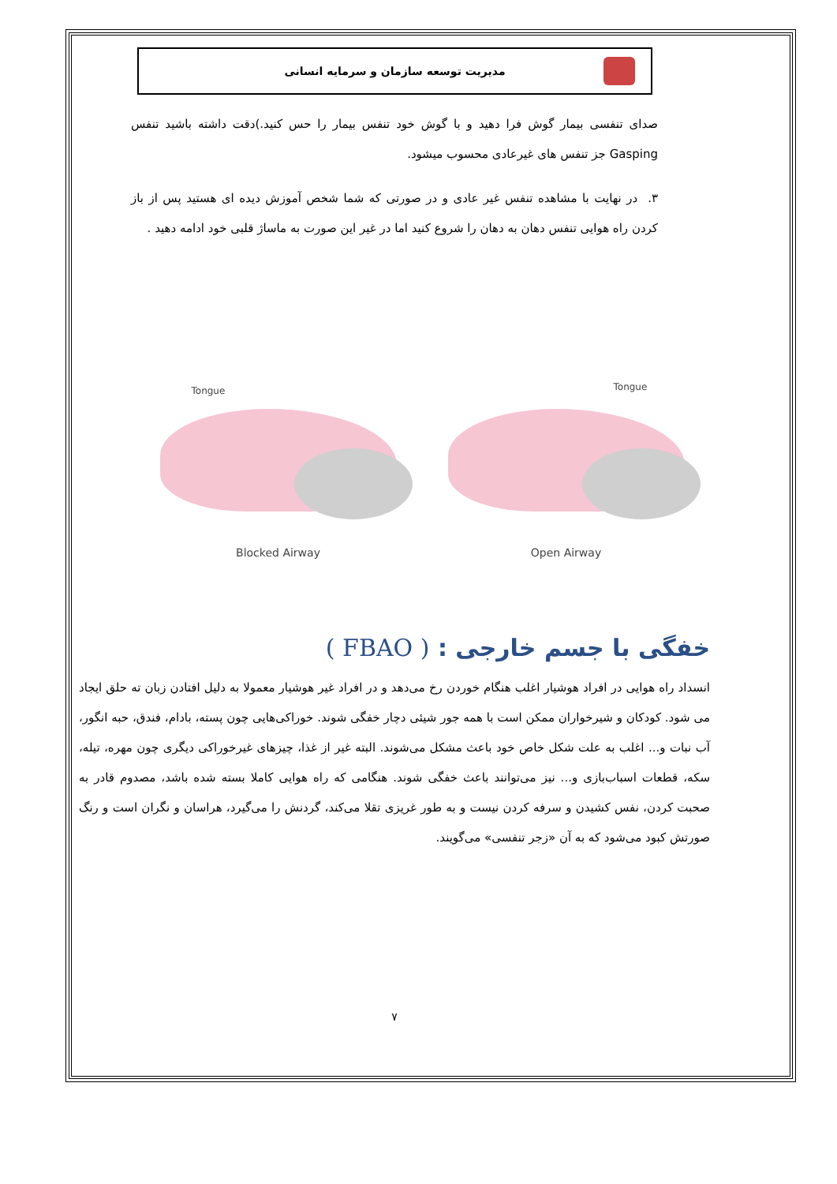مدیریت توسعه سازمان و سرمایه انسانی
صدای تنفسی بیمار گوش فرا دهید و با گوش خود تنفس بیمار را حس کنید.)دقت داشته باشید تنفس Gasping جز تنفس های غیرعادی محسوب میشود.
۳. در نهایت با مشاهده تنفس غیر عادی و در صورتی که شما شخص آموزش دیده ای هستید پس از باز کردن راه هوایی تنفس دهان به دهان را شروع کنید اما در غیر این صورت به ماساژ قلبی خود ادامه دهید .
Tongue
Blocked Airway
Tongue
Open Airway
خفگی با جسم خارجی : ( FBAO )
انسداد راه هوایی در افراد هوشیار اغلب هنگام خوردن رخ می‌دهد و در افراد غیر هوشیار معمولا به دلیل افتادن زبان ته حلق ایجاد می شود. کودکان و شیرخواران ممکن است با همه جور شیئی دچار خفگی شوند. خوراکی‌هایی چون پسته، بادام، فندق، حبه انگور، آب نبات و... اغلب به علت شکل خاص خود باعث مشکل می‌شوند. البته غیر از غذا، چیزهای غیرخوراکی دیگری چون مهره، تیله، سکه، قطعات اسباب‌بازی و... نیز می‌توانند باعث خفگی شوند. هنگامی که راه هوایی کاملا بسته شده باشد، مصدوم قادر به صحبت کردن، نفس کشیدن و سرفه کردن نیست و به طور غریزی تقلا می‌کند، گردنش را می‌گیرد، هراسان و نگران است و رنگ صورتش کبود می‌شود که به آن «زجر تنفسی» می‌گویند.
۷